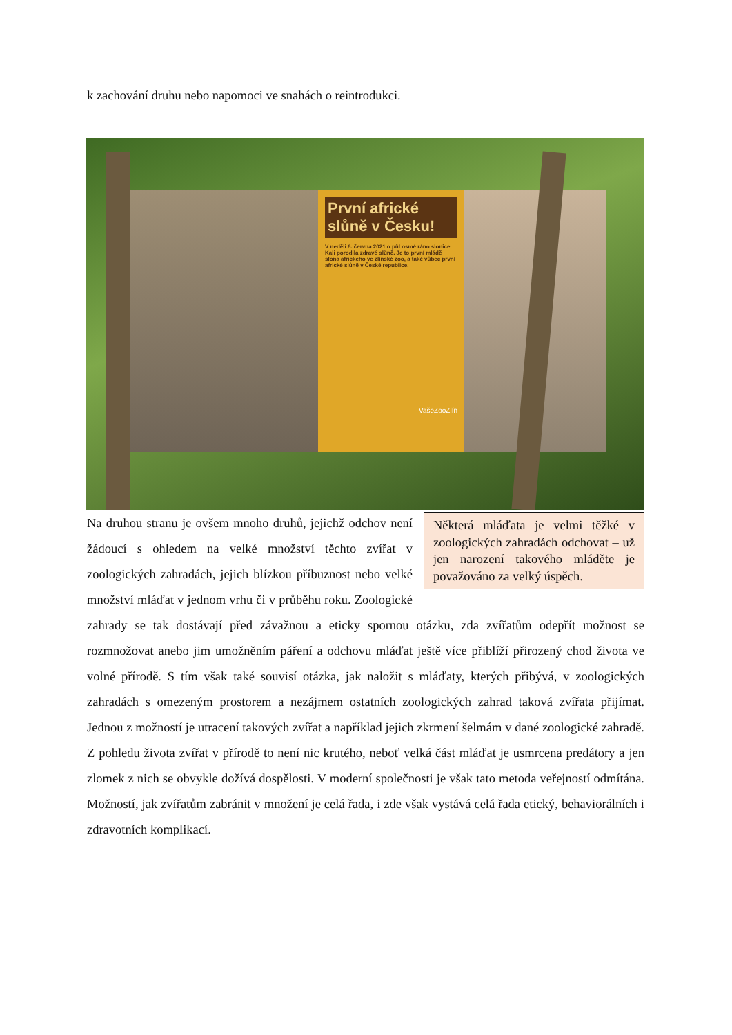k zachování druhu nebo napomoci ve snahách o reintrodukci.
První africké slůně v Česku!
V neděli 6. června 2021 o půl osmé ráno slonice Kali porodila zdravé slůně. Je to první mládě slona afrického ve zlínské zoo, a také vůbec první africké slůně v České republice.
VašeZooZlín
Některá mláďata je velmi těžké v zoologických zahradách odchovat – už jen narození takového mláděte je považováno za velký úspěch.
Na druhou stranu je ovšem mnoho druhů, jejichž odchov není žádoucí s ohledem na velké množství těchto zvířat v zoologických zahradách, jejich blízkou příbuznost nebo velké množství mláďat v jednom vrhu či v průběhu roku. Zoologické zahrady se tak dostávají před závažnou a eticky spornou otázku, zda zvířatům odepřít možnost se rozmnožovat anebo jim umožněním páření a odchovu mláďat ještě více přiblíží přirozený chod života ve volné přírodě. S tím však také souvisí otázka, jak naložit s mláďaty, kterých přibývá, v zoologických zahradách s omezeným prostorem a nezájmem ostatních zoologických zahrad taková zvířata přijímat. Jednou z možností je utracení takových zvířat a například jejich zkrmení šelmám v dané zoologické zahradě. Z pohledu života zvířat v přírodě to není nic krutého, neboť velká část mláďat je usmrcena predátory a jen zlomek z nich se obvykle dožívá dospělosti. V moderní společnosti je však tato metoda veřejností odmítána. Možností, jak zvířatům zabránit v množení je celá řada, i zde však vystává celá řada etický, behaviorálních i zdravotních komplikací.